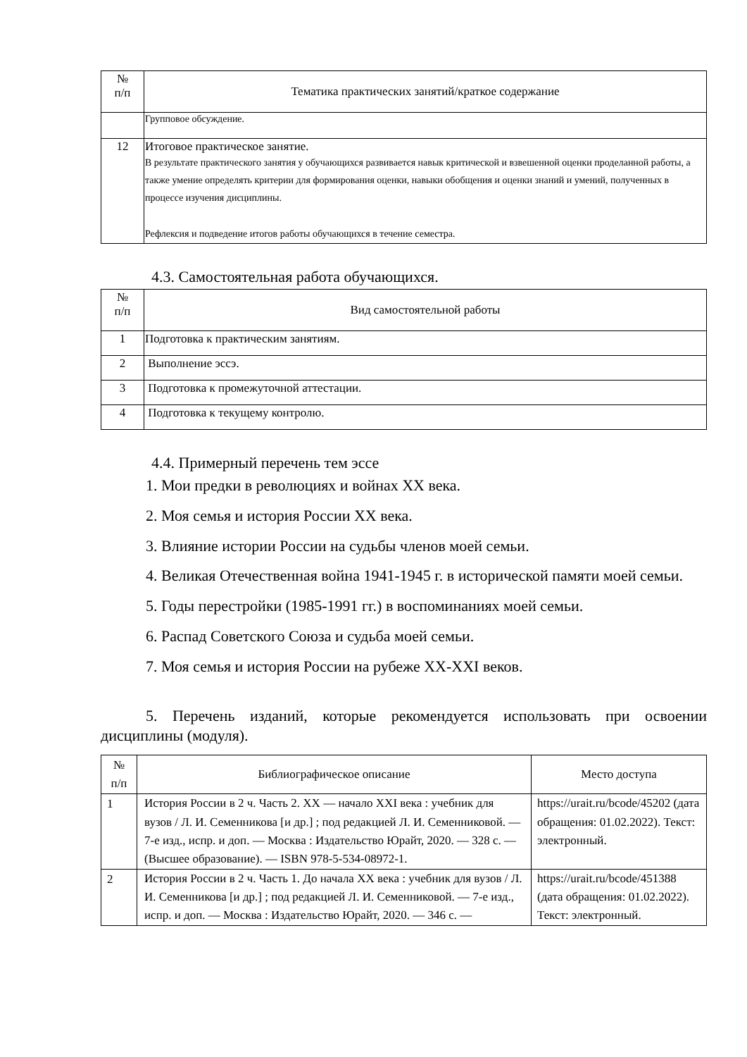| № п/п | Тематика практических занятий/краткое содержание |
| --- | --- |
| | Групповое обсуждение. |
| 12 | Итоговое практическое занятие. В результате практического занятия у обучающихся развивается навык критической и взвешенной оценки проделанной работы, а также умение определять критерии для формирования оценки, навыки обобщения и оценки знаний и умений, полученных в процессе изучения дисциплины. Рефлексия и подведение итогов работы обучающихся в течение семестра. |
4.3. Самостоятельная работа обучающихся.
| № п/п | Вид самостоятельной работы |
| --- | --- |
| 1 | Подготовка к практическим занятиям. |
| 2 | Выполнение эссэ. |
| 3 | Подготовка к промежуточной аттестации. |
| 4 | Подготовка к текущему контролю. |
4.4. Примерный перечень тем эссе
1. Мои предки в революциях и войнах XX века.
2. Моя семья и история России XX века.
3. Влияние истории России на судьбы членов моей семьи.
4. Великая Отечественная война 1941-1945 г. в исторической памяти моей семьи.
5. Годы перестройки (1985-1991 гг.) в воспоминаниях моей семьи.
6. Распад Советского Союза и судьба моей семьи.
7. Моя семья и история России на рубеже XX-XXI веков.
5. Перечень изданий, которые рекомендуется использовать при освоении дисциплины (модуля).
| № п/п | Библиографическое описание | Место доступа |
| --- | --- | --- |
| 1 | История России в 2 ч. Часть 2. XX — начало XXI века : учебник для вузов / Л. И. Семенникова [и др.] ; под редакцией Л. И. Семенниковой. — 7-е изд., испр. и доп. — Москва : Издательство Юрайт, 2020. — 328 с. — (Высшее образование). — ISBN 978-5-534-08972-1. | https://urait.ru/bcode/45202 (дата обращения: 01.02.2022). Текст: электронный. |
| 2 | История России в 2 ч. Часть 1. До начала XX века : учебник для вузов / Л. И. Семенникова [и др.] ; под редакцией Л. И. Семенниковой. — 7-е изд., испр. и доп. — Москва : Издательство Юрайт, 2020. — 346 с. — | https://urait.ru/bcode/451388 (дата обращения: 01.02.2022). Текст: электронный. |